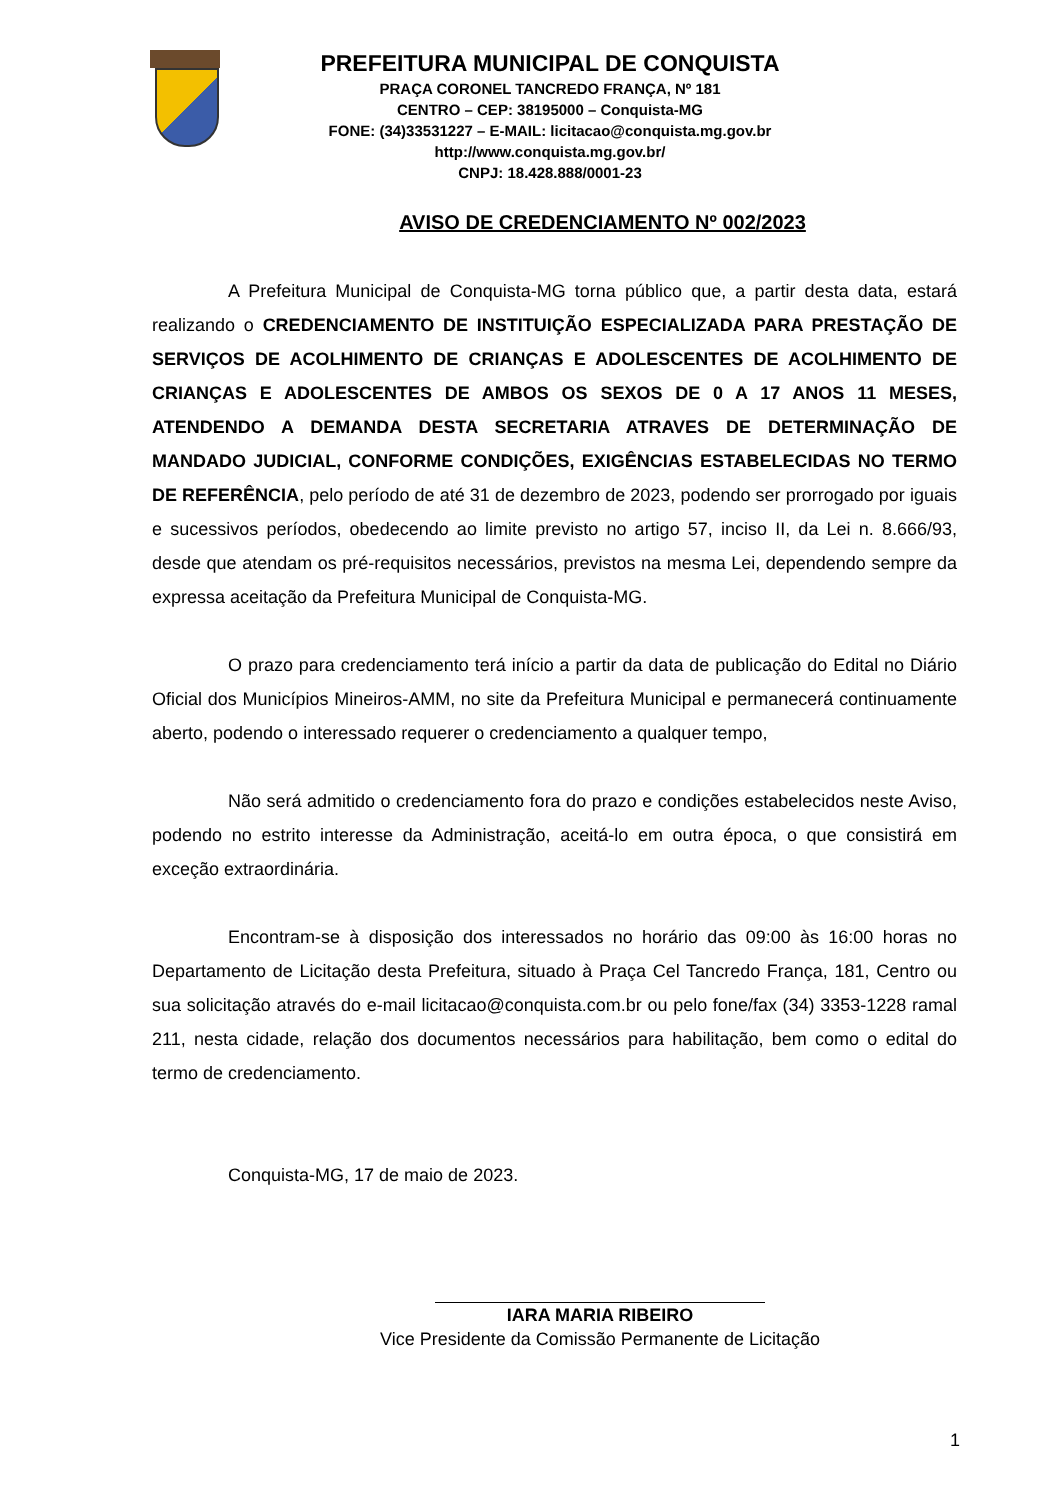PREFEITURA MUNICIPAL DE CONQUISTA
PRAÇA CORONEL TANCREDO FRANÇA, Nº 181
CENTRO – CEP: 38195000 – Conquista-MG
FONE: (34)33531227 – E-MAIL: licitacao@conquista.mg.gov.br
http://www.conquista.mg.gov.br/
CNPJ: 18.428.888/0001-23
AVISO DE CREDENCIAMENTO Nº 002/2023
A Prefeitura Municipal de Conquista-MG torna público que, a partir desta data, estará realizando o CREDENCIAMENTO DE INSTITUIÇÃO ESPECIALIZADA PARA PRESTAÇÃO DE SERVIÇOS DE ACOLHIMENTO DE CRIANÇAS E ADOLESCENTES DE ACOLHIMENTO DE CRIANÇAS E ADOLESCENTES DE AMBOS OS SEXOS DE 0 A 17 ANOS 11 MESES, ATENDENDO A DEMANDA DESTA SECRETARIA ATRAVES DE DETERMINAÇÃO DE MANDADO JUDICIAL, CONFORME CONDIÇÕES, EXIGÊNCIAS ESTABELECIDAS NO TERMO DE REFERÊNCIA, pelo período de até 31 de dezembro de 2023, podendo ser prorrogado por iguais e sucessivos períodos, obedecendo ao limite previsto no artigo 57, inciso II, da Lei n. 8.666/93, desde que atendam os pré-requisitos necessários, previstos na mesma Lei, dependendo sempre da expressa aceitação da Prefeitura Municipal de Conquista-MG.
O prazo para credenciamento terá início a partir da data de publicação do Edital no Diário Oficial dos Municípios Mineiros-AMM, no site da Prefeitura Municipal e permanecerá continuamente aberto, podendo o interessado requerer o credenciamento a qualquer tempo,
Não será admitido o credenciamento fora do prazo e condições estabelecidos neste Aviso, podendo no estrito interesse da Administração, aceitá-lo em outra época, o que consistirá em exceção extraordinária.
Encontram-se à disposição dos interessados no horário das 09:00 às 16:00 horas no Departamento de Licitação desta Prefeitura, situado à Praça Cel Tancredo França, 181, Centro ou sua solicitação através do e-mail licitacao@conquista.com.br ou pelo fone/fax (34) 3353-1228 ramal 211, nesta cidade, relação dos documentos necessários para habilitação, bem como o edital do termo de credenciamento.
Conquista-MG, 17 de maio de 2023.
IARA MARIA RIBEIRO
Vice Presidente da Comissão Permanente de Licitação
1